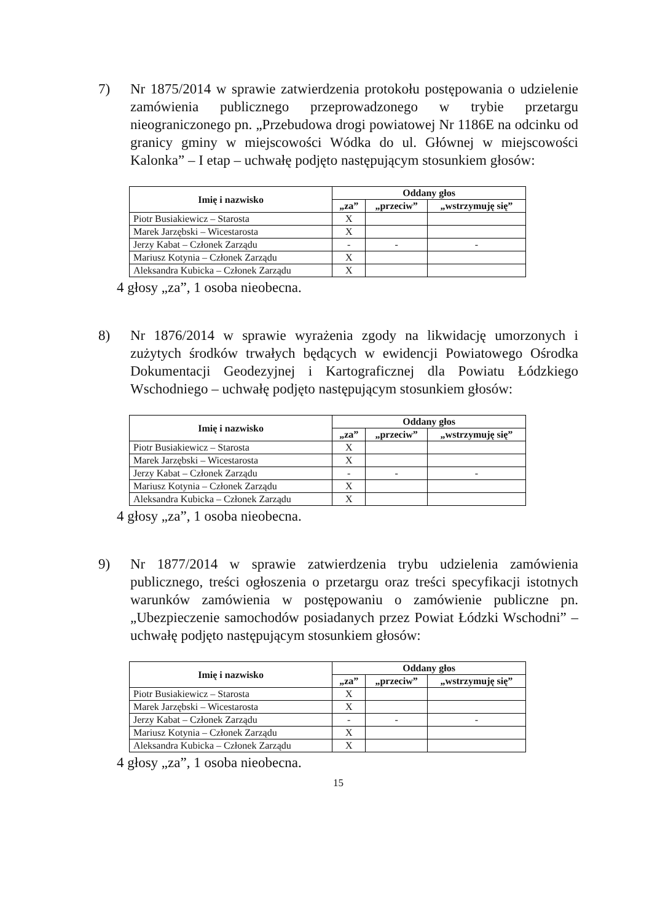7) Nr 1875/2014 w sprawie zatwierdzenia protokołu postępowania o udzielenie zamówienia publicznego przeprowadzonego w trybie przetargu nieograniczonego pn. „Przebudowa drogi powiatowej Nr 1186E na odcinku od granicy gminy w miejscowości Wódka do ul. Głównej w miejscowości Kalonka” – I etap – uchwałę podjęto następującym stosunkiem głosów:
| Imię i nazwisko | Oddany głos | | |
| --- | --- | --- | --- |
| | „za” | „przeciw” | „wstrzymuję się” |
| Piotr Busiakiewicz – Starosta | X | | |
| Marek Jarzębski – Wicestarosta | X | | |
| Jerzy Kabat – Członek Zarządu | - | - | - |
| Mariusz Kotynia – Członek Zarządu | X | | |
| Aleksandra Kubicka – Członek Zarządu | X | | |
4 głosy „za”, 1 osoba nieobecna.
8) Nr 1876/2014 w sprawie wyrażenia zgody na likwidację umorzonych i zużytych środków trwałych będących w ewidencji Powiatowego Ośrodka Dokumentacji Geodezyjnej i Kartograficznej dla Powiatu Łódzkiego Wschodniego – uchwałę podjęto następującym stosunkiem głosów:
| Imię i nazwisko | Oddany głos | | |
| --- | --- | --- | --- |
| | „za” | „przeciw” | „wstrzymuję się” |
| Piotr Busiakiewicz – Starosta | X | | |
| Marek Jarzębski – Wicestarosta | X | | |
| Jerzy Kabat – Członek Zarządu | - | - | - |
| Mariusz Kotynia – Członek Zarządu | X | | |
| Aleksandra Kubicka – Członek Zarządu | X | | |
4 głosy „za”, 1 osoba nieobecna.
9) Nr 1877/2014 w sprawie zatwierdzenia trybu udzielenia zamówienia publicznego, treści ogłoszenia o przetargu oraz treści specyfikacji istotnych warunków zamówienia w postępowaniu o zamówienie publiczne pn. „Ubezpieczenie samochodów posiadanych przez Powiat Łódzki Wschodni” – uchwałę podjęto następującym stosunkiem głosów:
| Imię i nazwisko | Oddany głos | | |
| --- | --- | --- | --- |
| | „za” | „przeciw” | „wstrzymuję się” |
| Piotr Busiakiewicz – Starosta | X | | |
| Marek Jarzębski – Wicestarosta | X | | |
| Jerzy Kabat – Członek Zarządu | - | - | - |
| Mariusz Kotynia – Członek Zarządu | X | | |
| Aleksandra Kubicka – Członek Zarządu | X | | |
4 głosy „za”, 1 osoba nieobecna.
15